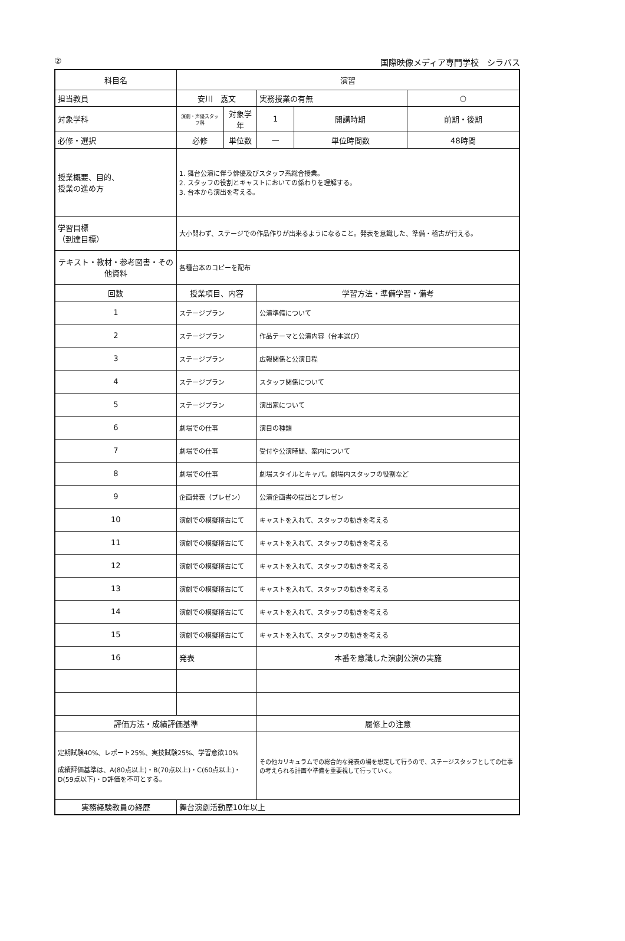② 国際映像メディア専門学校　シラバス
| 科目名 | 演習 | | | | | |
| 担当教員 | | 安川 嘉文 | | 実務授業の有無 | | ○ |
| 対象学科 | | 演劇・声優スタッフ科 | 対象学年 | 1 | 開講時期 | 前期・後期 |
| 必修・選択 | | 必修 | 単位数 | — | 単位時間数 | 48時間 |
| 授業概要、目的、 授業の進め方 | | 1. 舞台公演に伴う俳優及びスタッフ系総合授業。 2. スタッフの役割とキャストにおいての係わりを理解する。 3. 台本から演出を考える。 | | | | |
| 学習目標 （到達目標） | | 大小問わず、ステージでの作品作りが出来るようになること。発表を意識した、準備・稽古が行える。 | | | | |
| テキスト・教材・参考図書・その他資料 | | 各種台本のコピーを配布 | | | | |
| 回数 | 授業項目、内容 | | | 学習方法・準備学習・備考 | | |
| 1 | ステージプラン | | | 公演準備について | | |
| 2 | ステージプラン | | | 作品テーマと公演内容（台本選び） | | |
| 3 | ステージプラン | | | 広報関係と公演日程 | | |
| 4 | ステージプラン | | | スタッフ関係について | | |
| 5 | ステージプラン | | | 演出家について | | |
| 6 | 劇場での仕事 | | | 演目の種類 | | |
| 7 | 劇場での仕事 | | | 受付や公演時間、案内について | | |
| 8 | 劇場での仕事 | | | 劇場スタイルとキャパ。劇場内スタッフの役割など | | |
| 9 | 企画発表（プレゼン） | | | 公演企画書の提出とプレゼン | | |
| 10 | 演劇での模擬稽古にて | | | キャストを入れて、スタッフの動きを考える | | |
| 11 | 演劇での模擬稽古にて | | | キャストを入れて、スタッフの動きを考える | | |
| 12 | 演劇での模擬稽古にて | | | キャストを入れて、スタッフの動きを考える | | |
| 13 | 演劇での模擬稽古にて | | | キャストを入れて、スタッフの動きを考える | | |
| 14 | 演劇での模擬稽古にて | | | キャストを入れて、スタッフの動きを考える | | |
| 15 | 演劇での模擬稽古にて | | | キャストを入れて、スタッフの動きを考える | | |
| 16 | 発表 | | | 本番を意識した演劇公演の実施 | | |
| 評価方法・成績評価基準 | | | | 履修上の注意 | | |
| 定期試験40%、レポート25%、実技試験25%、学習意欲10% 成績評価基準は、A(80点以上)・B(70点以上)・C(60点以上)・D(59点以下)・D評価を不可とする。 | | | | その他カリキュラムでの総合的な発表の場を想定して行うので、ステージスタッフとしての仕事の考えられる計画や準備を重要視して行っていく。 | | |
| 実務経験教員の経歴 | | 舞台演劇活動歴10年以上 | | | | |